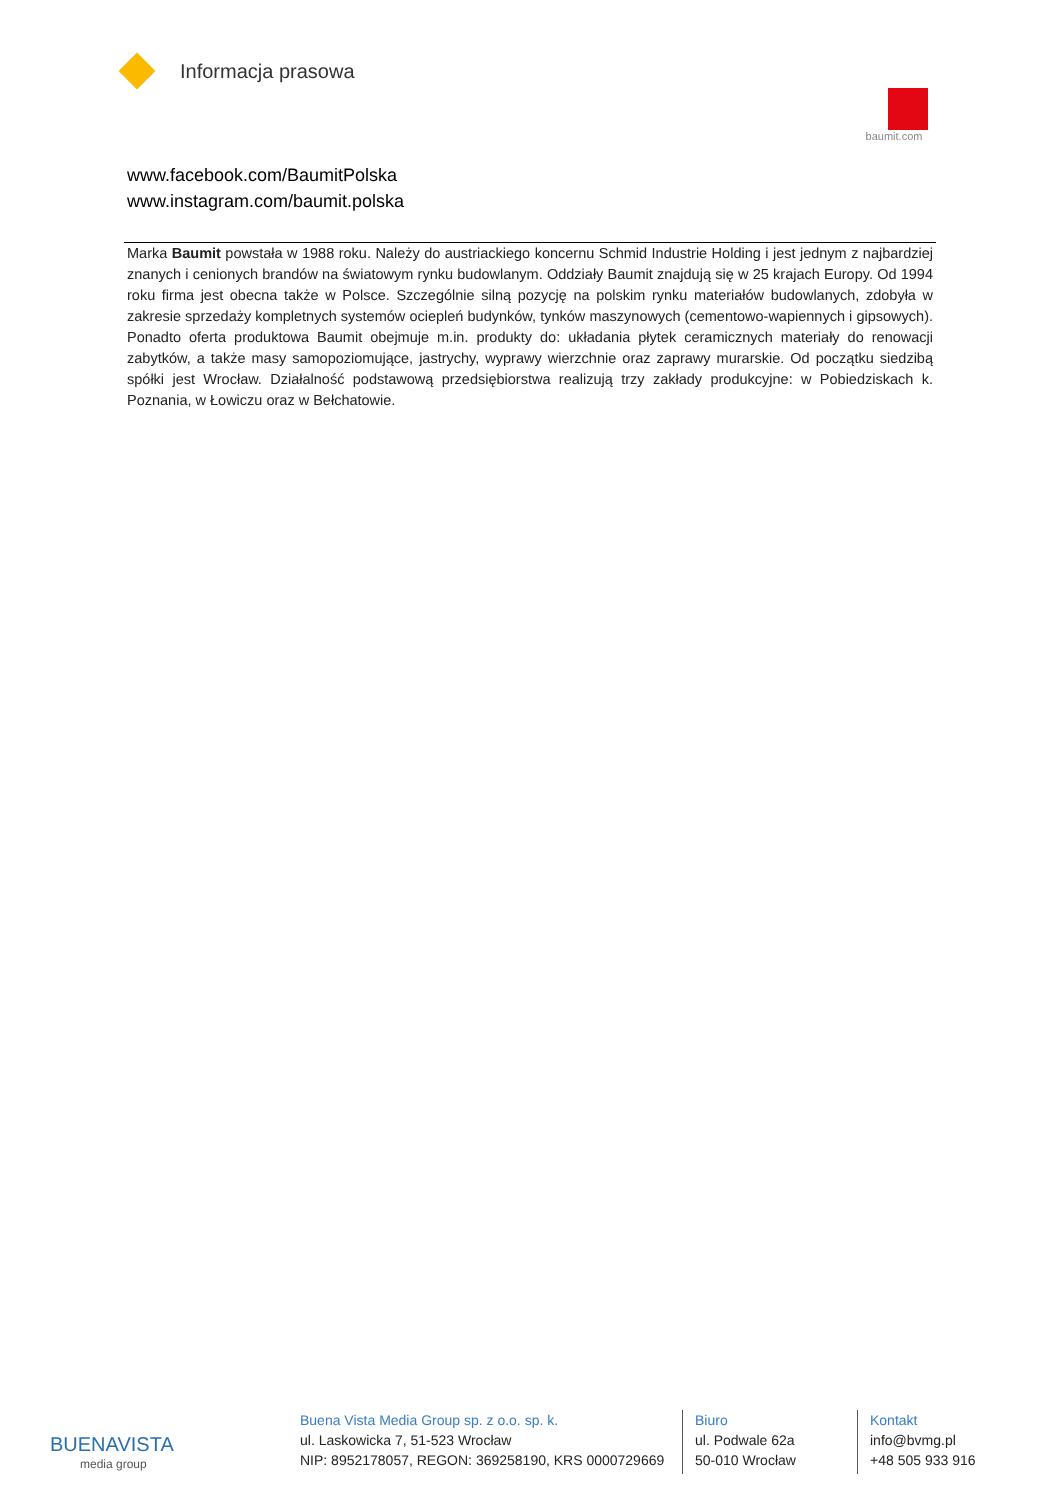Informacja prasowa
baumit.com
www.facebook.com/BaumitPolska
www.instagram.com/baumit.polska
Marka Baumit powstała w 1988 roku. Należy do austriackiego koncernu Schmid Industrie Holding i jest jednym z najbardziej znanych i cenionych brandów na światowym rynku budowlanym. Oddziały Baumit znajdują się w 25 krajach Europy. Od 1994 roku firma jest obecna także w Polsce. Szczególnie silną pozycję na polskim rynku materiałów budowlanych, zdobyła w zakresie sprzedaży kompletnych systemów ociepleń budynków, tynków maszynowych (cementowo-wapiennych i gipsowych). Ponadto oferta produktowa Baumit obejmuje m.in. produkty do: układania płytek ceramicznych materiały do renowacji zabytków, a także masy samopoziomujące, jastrychy, wyprawy wierzchnie oraz zaprawy murarskie. Od początku siedzibą spółki jest Wrocław. Działalność podstawową przedsiębiorstwa realizują trzy zakłady produkcyjne: w Pobiedziskach k. Poznania, w Łowiczu oraz w Bełchatowie.
BUENAVISTA
media group
Buena Vista Media Group sp. z o.o. sp. k.
ul. Laskowicka 7, 51-523 Wrocław
NIP: 8952178057, REGON: 369258190, KRS 0000729669
Biuro
ul. Podwale 62a
50-010 Wrocław
Kontakt
info@bvmg.pl
+48 505 933 916